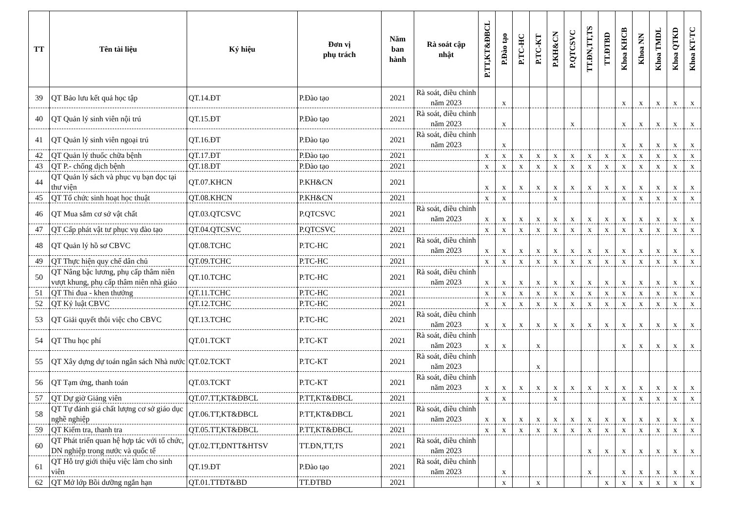| TT | Tên tài liệu | Ký hiệu | Đơn vị phụ trách | Năm ban hành | Rà soát cập nhật | P.TT,KT&ĐBCL | P.Đào tạo | P.TC-HC | P.TC-KT | P.KH&CN | P.QTCSVC | TT.ĐN,TT,TS | TT.ĐTBD | Khoa KHCB | Khoa NN | Khoa TMDL | Khoa QTKD | Khoa KT-TC |
| --- | --- | --- | --- | --- | --- | --- | --- | --- | --- | --- | --- | --- | --- | --- | --- | --- | --- | --- |
| 39 | QT Bảo lưu kết quả học tập | QT.14.ĐT | P.Đào tạo | 2021 | Rà soát, điều chỉnh năm 2023 | | x | | | | | | | x | x | x | x | x |
| 40 | QT Quản lý sinh viên nội trú | QT.15.ĐT | P.Đào tạo | 2021 | Rà soát, điều chỉnh năm 2023 | | x | | | | x | | | x | x | x | x | x |
| 41 | QT Quản lý sinh viên ngoại trú | QT.16.ĐT | P.Đào tạo | 2021 | Rà soát, điều chỉnh năm 2023 | | x | | | | | | | x | x | x | x | x |
| 42 | QT Quản lý thuốc chữa bệnh | QT.17.ĐT | P.Đào tạo | 2021 | | x | x | x | x | x | x | x | x | x | x | x | x | x |
| 43 | QT P.- chống dịch bệnh | QT.18.ĐT | P.Đào tạo | 2021 | | x | x | x | x | x | x | x | x | x | x | x | x | x |
| 44 | QT Quản lý sách và phục vụ bạn đọc tại thư viện | QT.07.KHCN | P.KH&CN | 2021 | | x | x | x | x | x | x | x | x | x | x | x | x | x |
| 45 | QT Tổ chức sinh hoạt học thuật | QT.08.KHCN | P.KH&CN | 2021 | | x | x | | | x | | | | x | x | x | x | x |
| 46 | QT Mua sắm cơ sở vật chất | QT.03.QTCSVC | P.QTCSVC | 2021 | Rà soát, điều chỉnh năm 2023 | x | x | x | x | x | x | x | x | x | x | x | x | x |
| 47 | QT Cấp phát vật tư phục vụ đào tạo | QT.04.QTCSVC | P.QTCSVC | 2021 | | x | x | x | x | x | x | x | x | x | x | x | x | x |
| 48 | QT Quản lý hồ sơ CBVC | QT.08.TCHC | P.TC-HC | 2021 | Rà soát, điều chỉnh năm 2023 | x | x | x | x | x | x | x | x | x | x | x | x | x |
| 49 | QT Thực hiện quy chế dân chủ | QT.09.TCHC | P.TC-HC | 2021 | | x | x | x | x | x | x | x | x | x | x | x | x | x |
| 50 | QT Nâng bậc lương, phụ cấp thâm niên vượt khung, phụ cấp thâm niên nhà giáo | QT.10.TCHC | P.TC-HC | 2021 | Rà soát, điều chỉnh năm 2023 | x | x | x | x | x | x | x | x | x | x | x | x | x |
| 51 | QT Thi đua - khen thưởng | QT.11.TCHC | P.TC-HC | 2021 | | x | x | x | x | x | x | x | x | x | x | x | x | x |
| 52 | QT Kỷ luật CBVC | QT.12.TCHC | P.TC-HC | 2021 | | x | x | x | x | x | x | x | x | x | x | x | x | x |
| 53 | QT Giải quyết thôi việc cho CBVC | QT.13.TCHC | P.TC-HC | 2021 | Rà soát, điều chỉnh năm 2023 | x | x | x | x | x | x | x | x | x | x | x | x | x |
| 54 | QT Thu học phí | QT.01.TCKT | P.TC-KT | 2021 | Rà soát, điều chỉnh năm 2023 | x | x | | x | | | | | x | x | x | x | x |
| 55 | QT Xây dựng dự toán ngân sách Nhà nước | QT.02.TCKT | P.TC-KT | 2021 | Rà soát, điều chỉnh năm 2023 | | | | x | | | | | | | | | |
| 56 | QT Tạm ứng, thanh toán | QT.03.TCKT | P.TC-KT | 2021 | Rà soát, điều chỉnh năm 2023 | x | x | x | x | x | x | x | x | x | x | x | x | x |
| 57 | QT Dự giờ Giảng viên | QT.07.TT,KT&ĐBCL | P.TT,KT&ĐBCL | 2021 | | x | x | | | x | | | | x | x | x | x | x |
| 58 | QT Tự đánh giá chất lượng cơ sở giáo dục nghề nghiệp | QT.06.TT,KT&ĐBCL | P.TT,KT&ĐBCL | 2021 | Rà soát, điều chỉnh năm 2023 | x | x | x | x | x | x | x | x | x | x | x | x | x |
| 59 | QT Kiểm tra, thanh tra | QT.05.TT,KT&ĐBCL | P.TT,KT&ĐBCL | 2021 | | x | x | x | x | x | x | x | x | x | x | x | x | x |
| 60 | QT Phát triển quan hệ hợp tác với tổ chức, DN nghiệp trong nước và quốc tế | QT.02.TT,ĐNTT&HTSV | TT.ĐN,TT,TS | 2021 | Rà soát, điều chỉnh năm 2023 | | | | | | | x | x | x | x | x | x | x |
| 61 | QT Hỗ trợ giới thiệu việc làm cho sinh viên | QT.19.ĐT | P.Đào tạo | 2021 | Rà soát, điều chỉnh năm 2023 | | x | | | | | x | | x | x | x | x | x |
| 62 | QT Mở lớp Bồi dưỡng ngắn hạn | QT.01.TTĐT&BD | TT.ĐTBD | 2021 | | | x | | x | | | | x | x | x | x | x | x |